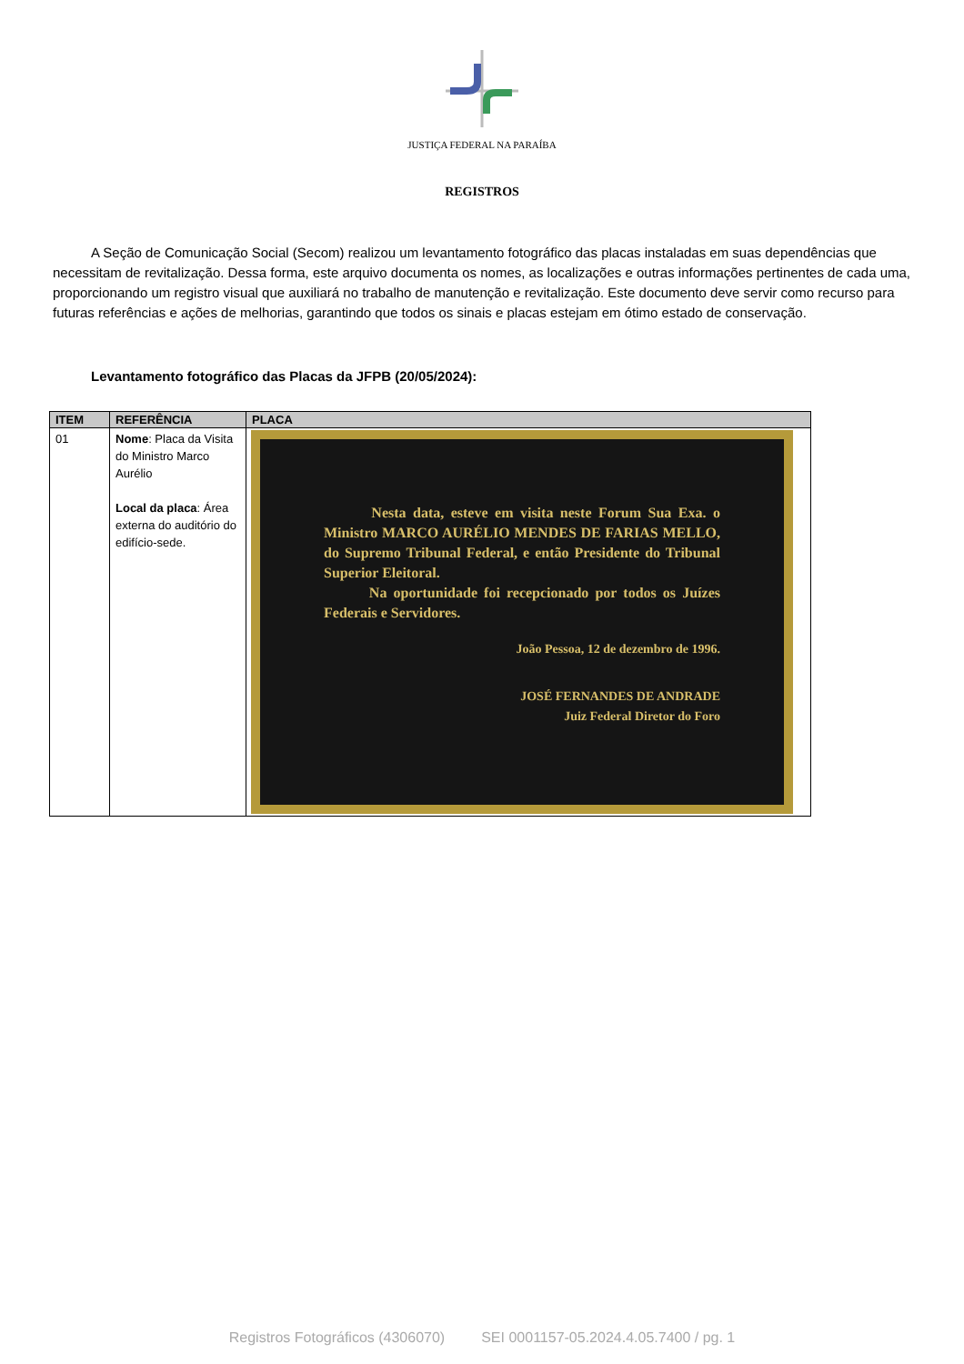JUSTIÇA FEDERAL NA PARAÍBA
REGISTROS
A Seção de Comunicação Social (Secom) realizou um levantamento fotográfico das placas instaladas em suas dependências que necessitam de revitalização. Dessa forma, este arquivo documenta os nomes, as localizações e outras informações pertinentes de cada uma, proporcionando um registro visual que auxiliará no trabalho de manutenção e revitalização. Este documento deve servir como recurso para futuras referências e ações de melhorias, garantindo que todos os sinais e placas estejam em ótimo estado de conservação.
Levantamento fotográfico das Placas da JFPB (20/05/2024):
| ITEM | REFERÊNCIA | PLACA |
| --- | --- | --- |
| 01 | Nome : Placa da Visita do Ministro Marco Aurélio Local da placa : Área externa do auditório do edifício-sede. | Nesta data, esteve em visita neste Forum Sua Exa. o Ministro MARCO AURÉLIO MENDES DE FARIAS MELLO, do Supremo Tribunal Federal, e então Presidente do Tribunal Superior Eleitoral. Na oportunidade foi recepcionado por todos os Juízes Federais e Servidores. João Pessoa, 12 de dezembro de 1996. JOSÉ FERNANDES DE ANDRADE Juiz Federal Diretor do Foro |
Registros Fotográficos (4306070) SEI 0001157-05.2024.4.05.7400 / pg. 1